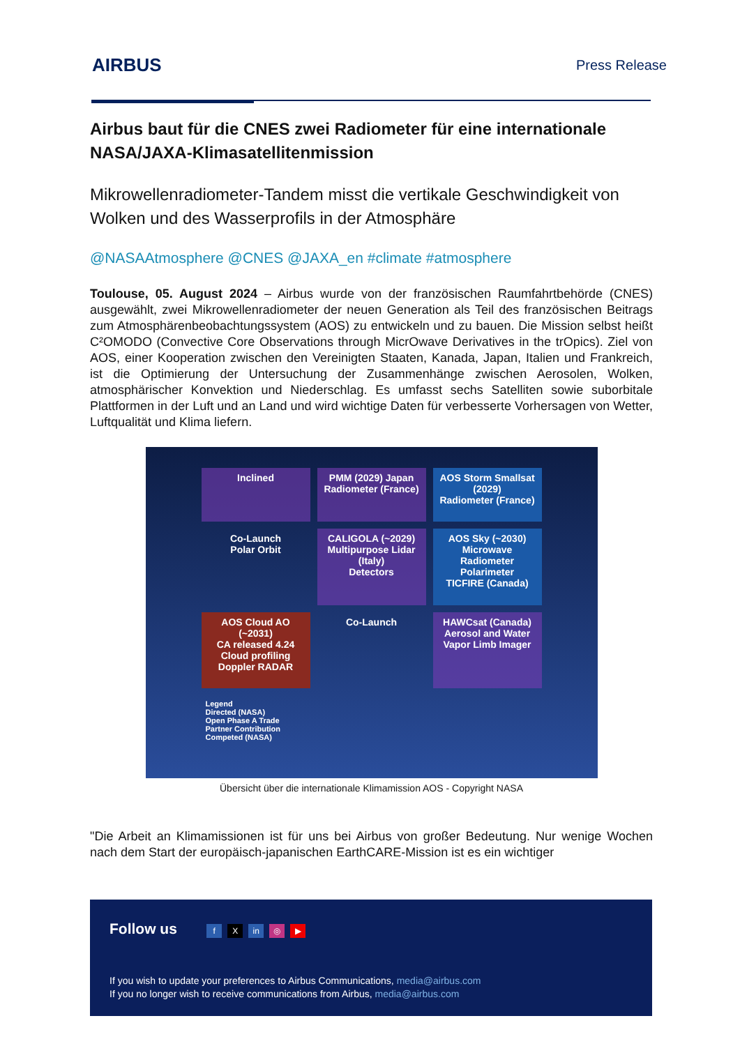AIRBUS Press Release
Airbus baut für die CNES zwei Radiometer für eine internationale NASA/JAXA-Klimasatellitenmission
Mikrowellenradiometer-Tandem misst die vertikale Geschwindigkeit von Wolken und des Wasserprofils in der Atmosphäre
@NASAAtmosphere @CNES @JAXA_en #climate #atmosphere
Toulouse, 05. August 2024 – Airbus wurde von der französischen Raumfahrtbehörde (CNES) ausgewählt, zwei Mikrowellenradiometer der neuen Generation als Teil des französischen Beitrags zum Atmosphärenbeobachtungssystem (AOS) zu entwickeln und zu bauen. Die Mission selbst heißt C²OMODO (Convective Core Observations through MicrOwave Derivatives in the trOpics). Ziel von AOS, einer Kooperation zwischen den Vereinigten Staaten, Kanada, Japan, Italien und Frankreich, ist die Optimierung der Untersuchung der Zusammenhänge zwischen Aerosolen, Wolken, atmosphärischer Konvektion und Niederschlag. Es umfasst sechs Satelliten sowie suborbitale Plattformen in der Luft und an Land und wird wichtige Daten für verbesserte Vorhersagen von Wetter, Luftqualität und Klima liefern.
Inclined
PMM (2029) Japan
Radiometer (France)
AOS Storm Smallsat (2029)
Radiometer (France)
Co-Launch
Polar Orbit
CALIGOLA (~2029) Multipurpose Lidar (Italy)
Detectors
AOS Sky (~2030) Microwave Radiometer Polarimeter
TICFIRE (Canada)
AOS Cloud AO (~2031)
CA released 4.24 Cloud profiling Doppler RADAR
Co-Launch
HAWCsat (Canada)
Aerosol and Water Vapor Limb Imager
Legend
Directed (NASA)
Open Phase A Trade
Partner Contribution
Competed (NASA)
Übersicht über die internationale Klimamission AOS - Copyright NASA
"Die Arbeit an Klimamissionen ist für uns bei Airbus von großer Bedeutung. Nur wenige Wochen nach dem Start der europäisch-japanischen EarthCARE-Mission ist es ein wichtiger
Follow us f X in ◎ ▶
If you wish to update your preferences to Airbus Communications, media@airbus.com
If you no longer wish to receive communications from Airbus, media@airbus.com